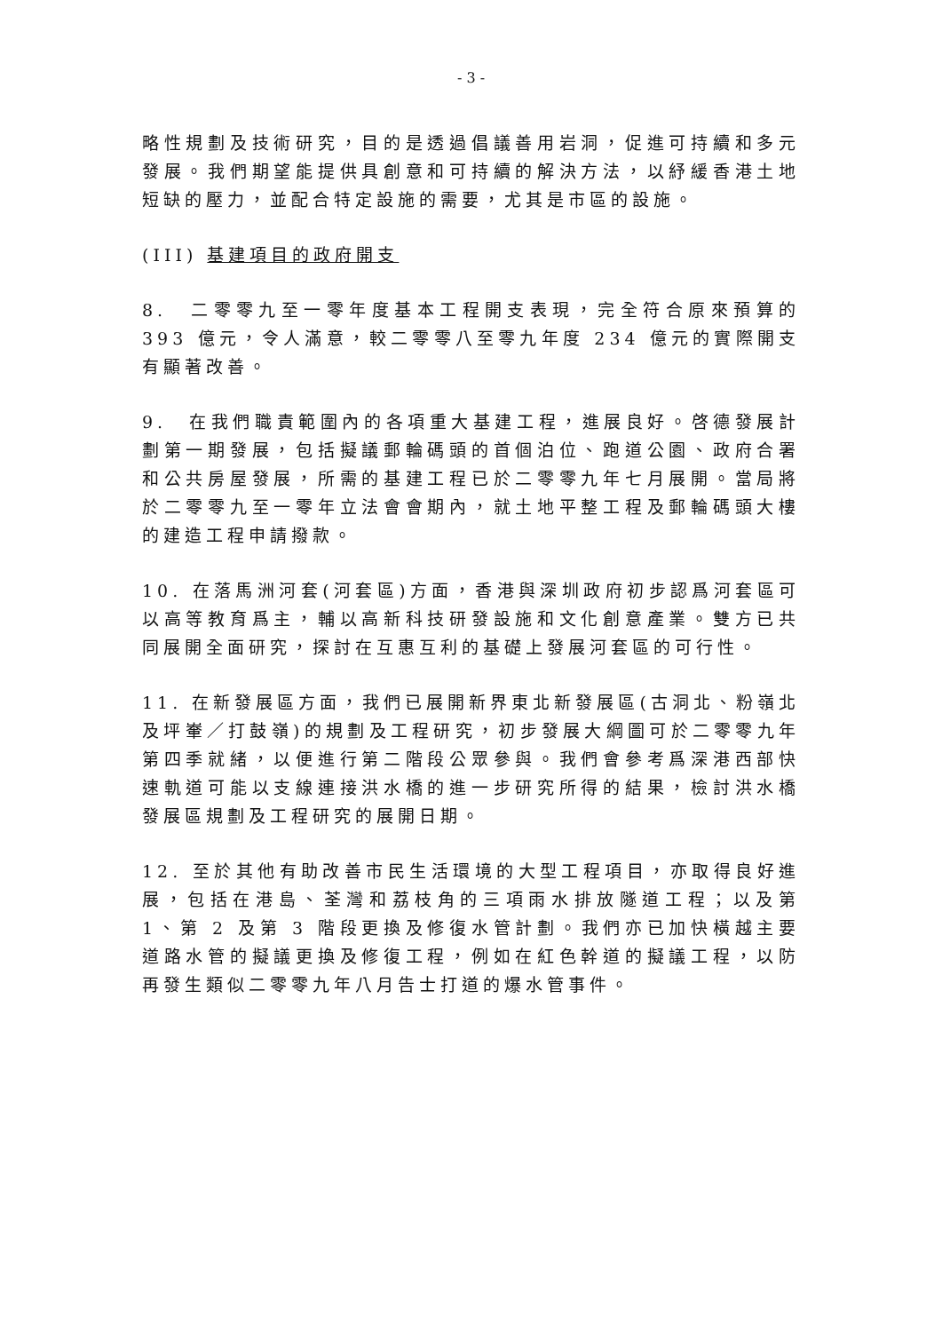- 3 -
略性規劃及技術研究，目的是透過倡議善用岩洞，促進可持續和多元發展。我們期望能提供具創意和可持續的解決方法，以紓緩香港土地短缺的壓力，並配合特定設施的需要，尤其是市區的設施。
(III) 基建項目的政府開支
8.　二零零九至一零年度基本工程開支表現，完全符合原來預算的 393 億元，令人滿意，較二零零八至零九年度 234 億元的實際開支有顯著改善。
9.　在我們職責範圍內的各項重大基建工程，進展良好。啓德發展計劃第一期發展，包括擬議郵輪碼頭的首個泊位、跑道公園、政府合署和公共房屋發展，所需的基建工程已於二零零九年七月展開。當局將於二零零九至一零年立法會會期內，就土地平整工程及郵輪碼頭大樓的建造工程申請撥款。
10. 在落馬洲河套(河套區)方面，香港與深圳政府初步認爲河套區可以高等教育爲主，輔以高新科技研發設施和文化創意產業。雙方已共同展開全面研究，探討在互惠互利的基礎上發展河套區的可行性。
11. 在新發展區方面，我們已展開新界東北新發展區(古洞北、粉嶺北及坪輋／打鼓嶺)的規劃及工程研究，初步發展大綱圖可於二零零九年第四季就緒，以便進行第二階段公眾參與。我們會參考爲深港西部快速軌道可能以支線連接洪水橋的進一步研究所得的結果，檢討洪水橋發展區規劃及工程研究的展開日期。
12. 至於其他有助改善市民生活環境的大型工程項目，亦取得良好進展，包括在港島、荃灣和荔枝角的三項雨水排放隧道工程；以及第 1、第 2 及第 3 階段更換及修復水管計劃。我們亦已加快橫越主要道路水管的擬議更換及修復工程，例如在紅色幹道的擬議工程，以防再發生類似二零零九年八月告士打道的爆水管事件。